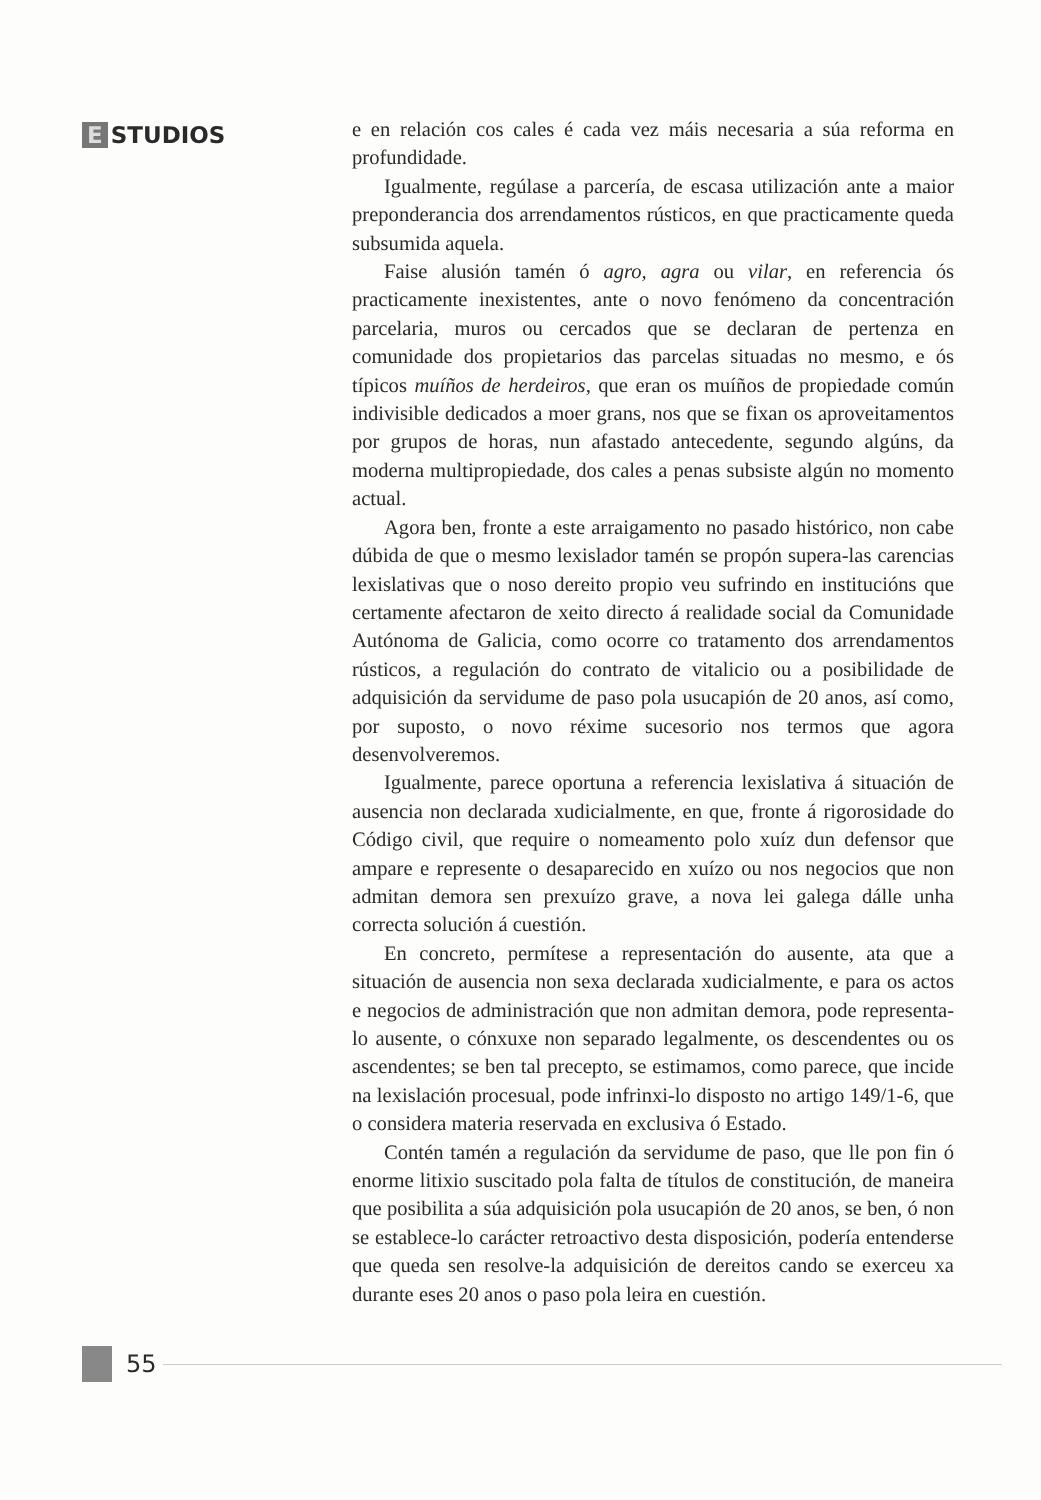E STUDIOS
e en relación cos cales é cada vez máis necesaria a súa reforma en profundidade.
Igualmente, regúlase a parcería, de escasa utilización ante a maior preponderancia dos arrendamentos rústicos, en que practicamente queda subsumida aquela.
Faise alusión tamén ó agro, agra ou vilar, en referencia ós practicamente inexistentes, ante o novo fenómeno da concentración parcelaria, muros ou cercados que se declaran de pertenza en comunidade dos propietarios das parcelas situadas no mesmo, e ós típicos muíños de herdeiros, que eran os muíños de propiedade común indivisible dedicados a moer grans, nos que se fixan os aproveitamentos por grupos de horas, nun afastado antecedente, segundo algúns, da moderna multipropiedade, dos cales a penas subsiste algún no momento actual.
Agora ben, fronte a este arraigamento no pasado histórico, non cabe dúbida de que o mesmo lexislador tamén se propón supera-las carencias lexislativas que o noso dereito propio veu sufrindo en institucións que certamente afectaron de xeito directo á realidade social da Comunidade Autónoma de Galicia, como ocorre co tratamento dos arrendamentos rústicos, a regulación do contrato de vitalicio ou a posibilidade de adquisición da servidume de paso pola usucapión de 20 anos, así como, por suposto, o novo réxime sucesorio nos termos que agora desenvolveremos.
Igualmente, parece oportuna a referencia lexislativa á situación de ausencia non declarada xudicialmente, en que, fronte á rigorosidade do Código civil, que require o nomeamento polo xuíz dun defensor que ampare e represente o desaparecido en xuízo ou nos negocios que non admitan demora sen prexuízo grave, a nova lei galega dálle unha correcta solución á cuestión.
En concreto, permítese a representación do ausente, ata que a situación de ausencia non sexa declarada xudicialmente, e para os actos e negocios de administración que non admitan demora, pode representa-lo ausente, o cónxuxe non separado legalmente, os descendentes ou os ascendentes; se ben tal precepto, se estimamos, como parece, que incide na lexislación procesual, pode infrinxi-lo disposto no artigo 149/1-6, que o considera materia reservada en exclusiva ó Estado.
Contén tamén a regulación da servidume de paso, que lle pon fin ó enorme litixio suscitado pola falta de títulos de constitución, de maneira que posibilita a súa adquisición pola usucapión de 20 anos, se ben, ó non se establece-lo carácter retroactivo desta disposición, podería entenderse que queda sen resolve-la adquisición de dereitos cando se exerceu xa durante eses 20 anos o paso pola leira en cuestión.
55